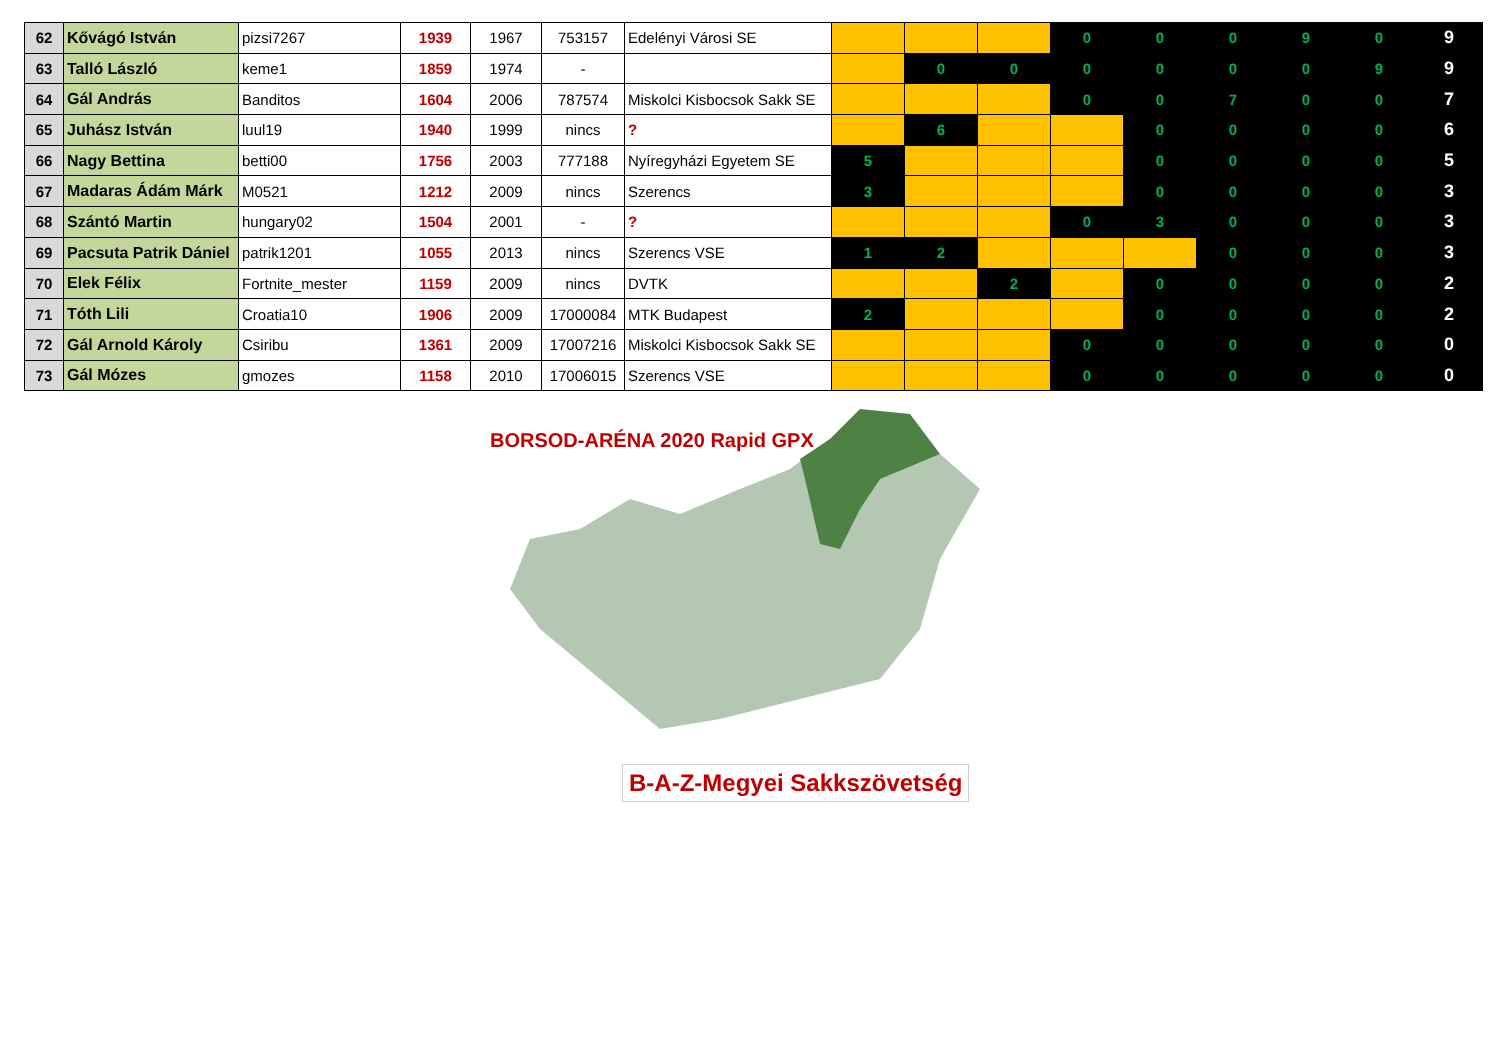| 62 | Kővágó István | pizsi7267 | 1939 | 1967 | 753157 | Edelényi Városi SE | | | | 0 | 0 | 0 | 9 | 0 | 9 |
| 63 | Talló László | keme1 | 1859 | 1974 | - | | | 0 | 0 | 0 | 0 | 0 | 0 | 9 | 9 |
| 64 | Gál András | Banditos | 1604 | 2006 | 787574 | Miskolci Kisbocsok Sakk SE | | | | 0 | 0 | 7 | 0 | 0 | 7 |
| 65 | Juhász István | luul19 | 1940 | 1999 | nincs | ? | | 6 | | | 0 | 0 | 0 | 0 | 6 |
| 66 | Nagy Bettina | betti00 | 1756 | 2003 | 777188 | Nyíregyházi Egyetem SE | 5 | | | | 0 | 0 | 0 | 0 | 5 |
| 67 | Madaras Ádám Márk | M0521 | 1212 | 2009 | nincs | Szerencs | 3 | | | | 0 | 0 | 0 | 0 | 3 |
| 68 | Szántó Martin | hungary02 | 1504 | 2001 | - | ? | | | | 0 | 3 | 0 | 0 | 0 | 3 |
| 69 | Pacsuta Patrik Dániel | patrik1201 | 1055 | 2013 | nincs | Szerencs VSE | 1 | 2 | | | | 0 | 0 | 0 | 3 |
| 70 | Elek Félix | Fortnite_mester | 1159 | 2009 | nincs | DVTK | | | 2 | | 0 | 0 | 0 | 0 | 2 |
| 71 | Tóth Lili | Croatia10 | 1906 | 2009 | 17000084 | MTK Budapest | 2 | | | | 0 | 0 | 0 | 0 | 2 |
| 72 | Gál Arnold Károly | Csiribu | 1361 | 2009 | 17007216 | Miskolci Kisbocsok Sakk SE | | | | 0 | 0 | 0 | 0 | 0 | 0 |
| 73 | Gál Mózes | gmozes | 1158 | 2010 | 17006015 | Szerencs VSE | | | | 0 | 0 | 0 | 0 | 0 | 0 |
BORSOD-ARÉNA 2020 Rapid GPX
B-A-Z-Megyei Sakkszövetség